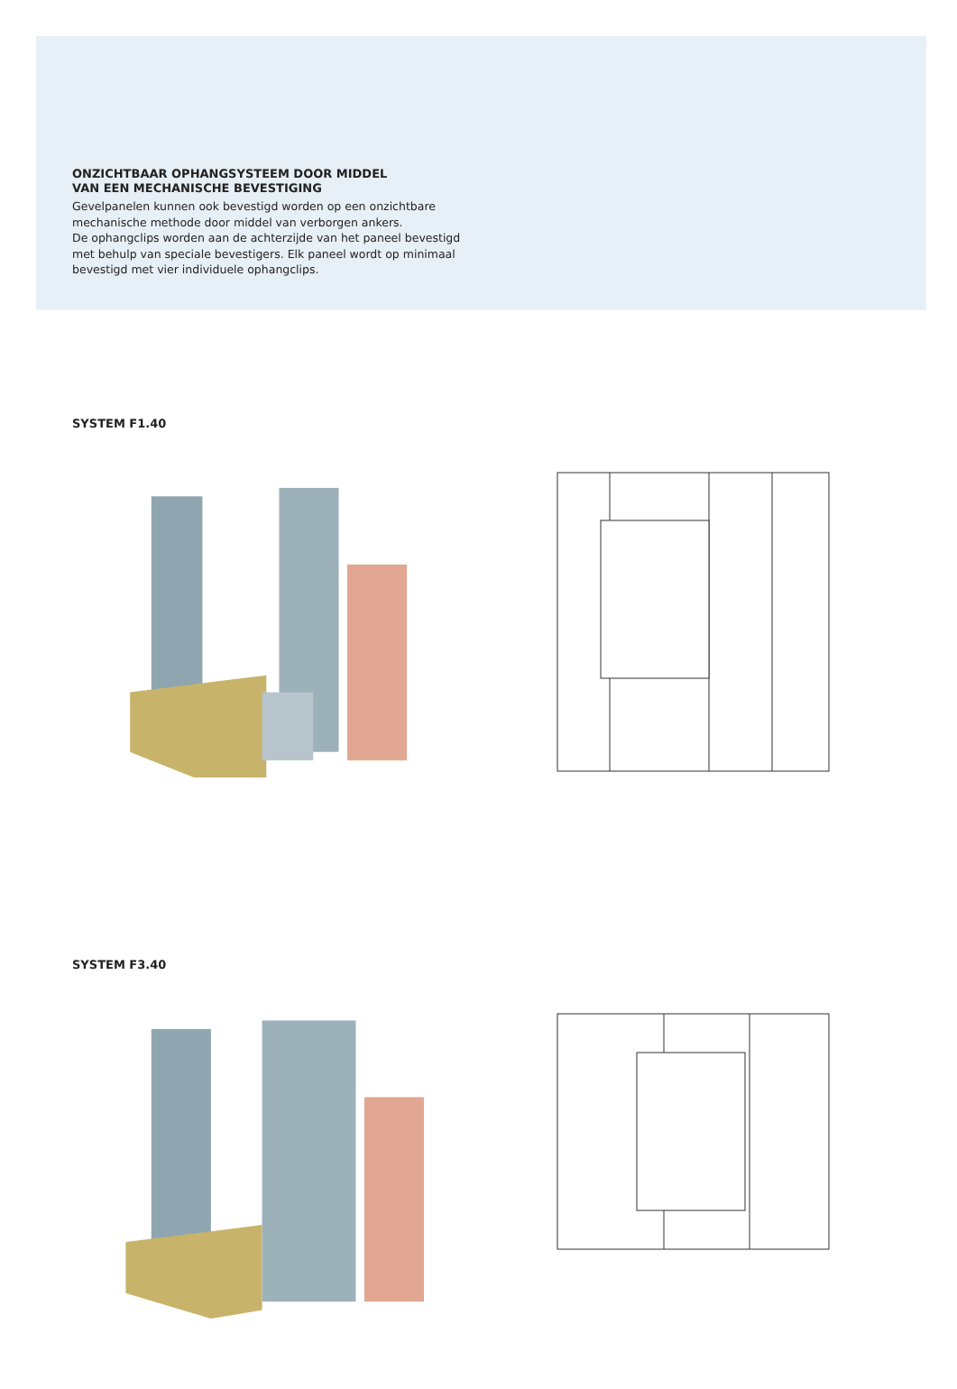ONZICHTBAAR OPHANGSYSTEEM DOOR MIDDEL
VAN EEN MECHANISCHE BEVESTIGING
Gevelpanelen kunnen ook bevestigd worden op een onzichtbare mechanische methode door middel van verborgen ankers.
De ophangclips worden aan de achterzijde van het paneel bevestigd met behulp van speciale bevestigers. Elk paneel wordt op minimaal bevestigd met vier individuele ophangclips.
SYSTEM F1.40
SYSTEM F3.40